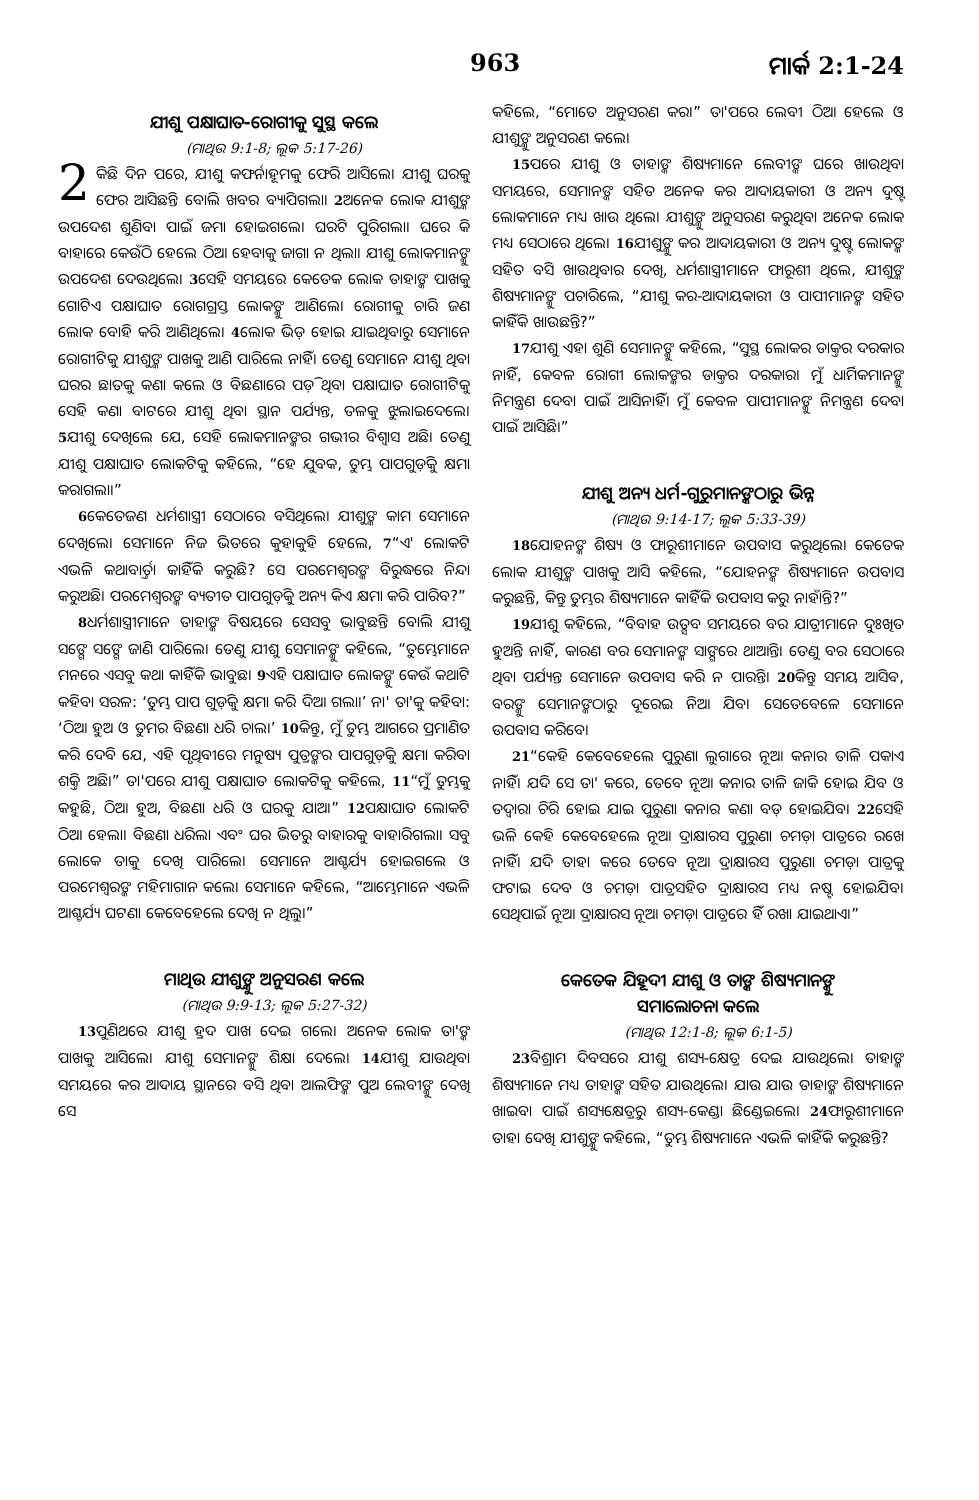963 ମାର୍କ 2:1-24
ଯୀଶୁ ପକ୍ଷାଘାତ-ରୋଗୀକୁ ସୁସ୍ଥ କଲେ
(ମାଥିଉ 9:1-8; ଲୂକ 5:17-26)
2 କିଛି ଦିନ ପରେ, ଯୀଶୁ କଫର୍ନାହୂମକୁ ଫେରି ଆସିଲେ। ଯୀଶୁ ଘରକୁ ଫେର ଆସିଛନ୍ତି ବୋଲି ଖବର ବ୍ୟାପିଗଲା। 2ଅନେକ ଲୋକ ଯୀଶୁଙ୍କ ଉପଦେଶ ଶୁଣିବା ପାଇଁ ଜମା ହୋଇଗଲେ। ଘରଟି ପୁରିଗଲା। ଘରେ କି ବାହାରେ କେଉଁଠି ହେଲେ ଠିଆ ହେବାକୁ ଜାଗା ନ ଥିଲା। ଯୀଶୁ ଲୋକମାନଙ୍କୁ ଉପଦେଶ ଦେଉଥିଲେ। 3ସେହି ସମୟରେ କେତେକ ଲୋକ ତାହାଙ୍କ ପାଖକୁ ଗୋଟିଏ ପକ୍ଷାଘାତ ରୋଗଗ୍ରସ୍ତ ଲୋକଙ୍କୁ ଆଣିଲେ। ରୋଗୀକୁ ଚାରି ଜଣ ଲୋକ ବୋହି କରି ଆଣିଥିଲେ। 4ଲୋକ ଭିଡ଼ ହୋଇ ଯାଇଥିବାରୁ ସେମାନେ ରୋଗୀଟିକୁ ଯୀଶୁଙ୍କ ପାଖକୁ ଆଣି ପାରିଲେ ନାହିଁ। ତେଣୁ ସେମାନେ ଯୀଶୁ ଥିବା ଘରର ଛାତକୁ କଣା କଲେ ଓ ବିଛଣାରେ ପଡ଼ି ଥିବା ପକ୍ଷାଘାତ ରୋଗୀଟିକୁ ସେହି କଣା ବାଟରେ ଯୀଶୁ ଥିବା ସ୍ଥାନ ପର୍ଯ୍ୟନ୍ତ, ତଳକୁ ଝୁଲାଇଦେଲେ। 5ଯୀଶୁ ଦେଖିଲେ ଯେ, ସେହି ଲୋକମାନଙ୍କର ଗଭୀର ବିଶ୍ୱାସ ଅଛି। ତେଣୁ ଯୀଶୁ ପକ୍ଷାଘାତ ଲୋକଟିକୁ କହିଲେ, “ହେ ଯୁବକ, ତୁମ୍ଭ ପାପଗୁଡ଼ିକୁ କ୍ଷମା କରାଗଲା।”
6କେତେଜଣ ଧର୍ମଶାସ୍ତ୍ରୀ ସେଠାରେ ବସିଥିଲେ। ଯୀଶୁଙ୍କ କାମ ସେମାନେ ଦେଖିଲେ। ସେମାନେ ନିଜ ଭିତରେ କୁହାକୁହି ହେଲେ, 7“ଏ' ଲୋକଟି ଏଭଳି କଥାବାର୍ତ୍ତା କାହିଁକି କରୁଛି? ସେ ପରମେଶ୍ୱରଙ୍କ ବିରୁଦ୍ଧରେ ନିନ୍ଦା କରୁଅଛି। ପରମେଶ୍ୱରଙ୍କ ବ୍ୟତୀତ ପାପଗୁଡ଼ିକୁ ଅନ୍ୟ କିଏ କ୍ଷମା କରି ପାରିବ?”
8ଧର୍ମଶାସ୍ତ୍ରୀମାନେ ତାହାଙ୍କ ବିଷୟରେ ସେସବୁ ଭାବୁଛନ୍ତି ବୋଲି ଯୀଶୁ ସଙ୍ଗେ ସଙ୍ଗେ ଜାଣି ପାରିଲେ। ତେଣୁ ଯୀଶୁ ସେମାନଙ୍କୁ କହିଲେ, “ତୁମ୍ଭେମାନେ ମନରେ ଏସବୁ କଥା କାହିଁକି ଭାବୁଛ। 9ଏହି ପକ୍ଷାଘାତ ଲୋକଙ୍କୁ କେଉଁ କଥାଟି କହିବା ସରଳ: ‘ତୁମ୍ଭ ପାପ ଗୁଡ଼ିକୁ କ୍ଷମା କରି ଦିଆ ଗଲା।’ ନା' ତା'କୁ କହିବା: ‘ଠିଆ ହୁଅ ଓ ତୁମର ବିଛଣା ଧରି ଚାଲ।’ 10କିନ୍ତୁ, ମୁଁ ତୁମ୍ଭ ଆଗରେ ପ୍ରମାଣିତ କରି ଦେବି ଯେ, ଏହି ପୃଥିବୀରେ ମନୁଷ୍ୟ ପୁତ୍ରଙ୍କର ପାପଗୁଡ଼ିକୁ କ୍ଷମା କରିବା ଶକ୍ତି ଅଛି।” ତା'ପରେ ଯୀଶୁ ପକ୍ଷାଘାତ ଲୋକଟିକୁ କହିଲେ, 11“ମୁଁ ତୁମ୍ଭକୁ କହୁଛି, ଠିଆ ହୁଅ, ବିଛଣା ଧରି ଓ ଘରକୁ ଯାଅ।” 12ପକ୍ଷାଘାତ ଲୋକଟି ଠିଆ ହେଲା। ବିଛଣା ଧରିଲା ଏବଂ ଘର ଭିତରୁ ବାହାରକୁ ବାହାରିଗଲା। ସବୁ ଲୋକେ ତାକୁ ଦେଖି ପାରିଲେ। ସେମାନେ ଆଶ୍ଚର୍ଯ୍ୟ ହୋଇଗଲେ ଓ ପରମେଶ୍ୱରଙ୍କ ମହିମାଗାନ କଲେ। ସେମାନେ କହିଲେ, “ଆମ୍ଭେମାନେ ଏଭଳି ଆଶ୍ଚର୍ଯ୍ୟ ଘଟଣା କେବେହେଲେ ଦେଖି ନ ଥିଲୁ।”
ମାଥିଉ ଯୀଶୁଙ୍କୁ ଅନୁସରଣ କଲେ
(ମାଥିଉ 9:9-13; ଲୂକ 5:27-32)
13ପୁଣିଥରେ ଯୀଶୁ ହ୍ରଦ ପାଖ ଦେଇ ଗଲେ। ଅନେକ ଲୋକ ତା'ଙ୍କ ପାଖକୁ ଆସିଲେ। ଯୀଶୁ ସେମାନଙ୍କୁ ଶିକ୍ଷା ଦେଲେ। 14ଯୀଶୁ ଯାଉଥିବା ସମୟରେ କର ଆଦାୟ ସ୍ଥାନରେ ବସି ଥିବା ଆଲଫିଙ୍କ ପୁଅ ଲେବୀଙ୍କୁ ଦେଖି ସେ
କହିଲେ, “ମୋତେ ଅନୁସରଣ କର।” ତା'ପରେ ଲେବୀ ଠିଆ ହେଲେ ଓ ଯୀଶୁଙ୍କୁ ଅନୁସରଣ କଲେ।
15ପରେ ଯୀଶୁ ଓ ତାହାଙ୍କ ଶିଷ୍ୟମାନେ ଲେବୀଙ୍କ ଘରେ ଖାଉଥିବା ସମୟରେ, ସେମାନଙ୍କ ସହିତ ଅନେକ କର ଆଦାୟକାରୀ ଓ ଅନ୍ୟ ଦୁଷ୍ଟ ଲୋକମାନେ ମଧ୍ୟ ଖାଉ ଥିଲେ। ଯୀଶୁଙ୍କୁ ଅନୁସରଣ କରୁଥିବା ଅନେକ ଲୋକ ମଧ୍ୟ ସେଠାରେ ଥିଲେ। 16ଯୀଶୁଙ୍କୁ କର ଆଦାୟକାରୀ ଓ ଅନ୍ୟ ଦୁଷ୍ଟ ଲୋକଙ୍କ ସହିତ ବସି ଖାଉଥିବାର ଦେଖି, ଧର୍ମଶାସ୍ତ୍ରୀମାନେ ଫାରୂଶୀ ଥିଲେ, ଯୀଶୁଙ୍କ ଶିଷ୍ୟମାନଙ୍କୁ ପଚାରିଲେ, “ଯୀଶୁ କର-ଆଦାୟକାରୀ ଓ ପାପୀମାନଙ୍କ ସହିତ କାହିଁକି ଖାଉଛନ୍ତି?”
17ଯୀଶୁ ଏହା ଶୁଣି ସେମାନଙ୍କୁ କହିଲେ, “ସୁସ୍ଥ ଲୋକର ଡାକ୍ତର ଦରକାର ନାହିଁ, କେବଳ ରୋଗୀ ଲୋକଙ୍କର ଡାକ୍ତର ଦରକାର। ମୁଁ ଧାର୍ମିକମାନଙ୍କୁ ନିମନ୍ତ୍ରଣ ଦେବା ପାଇଁ ଆସିନାହିଁ। ମୁଁ କେବଳ ପାପୀମାନଙ୍କୁ ନିମନ୍ତ୍ରଣ ଦେବା ପାଇଁ ଆସିଛି।”
ଯୀଶୁ ଅନ୍ୟ ଧର୍ମ-ଗୁରୁମାନଙ୍କଠାରୁ ଭିନ୍ନ
(ମାଥିଉ 9:14-17; ଲୂକ 5:33-39)
18ଯୋହନଙ୍କ ଶିଷ୍ୟ ଓ ଫାରୂଶୀମାନେ ଉପବାସ କରୁଥିଲେ। କେତେକ ଲୋକ ଯୀଶୁଙ୍କ ପାଖକୁ ଆସି କହିଲେ, “ଯୋହନଙ୍କ ଶିଷ୍ୟମାନେ ଉପବାସ କରୁଛନ୍ତି, କିନ୍ତୁ ତୁମ୍ଭର ଶିଷ୍ୟମାନେ କାହିଁକି ଉପବାସ କରୁ ନାହାଁନ୍ତି?”
19ଯୀଶୁ କହିଲେ, “ବିବାହ ଉତ୍ସବ ସମୟରେ ବର ଯାତ୍ରୀମାନେ ଦୁଃଖିତ ହୁଅନ୍ତି ନାହିଁ, କାରଣ ବର ସେମାନଙ୍କ ସାଙ୍ଗରେ ଥାଆନ୍ତି। ତେଣୁ ବର ସେଠାରେ ଥିବା ପର୍ଯ୍ୟନ୍ତ ସେମାନେ ଉପବାସ କରି ନ ପାରନ୍ତି। 20କିନ୍ତୁ ସମୟ ଆସିବ, ବରଙ୍କୁ ସେମାନଙ୍କଠାରୁ ଦୂରେଇ ନିଆ ଯିବ। ସେତେବେଳେ ସେମାନେ ଉପବାସ କରିବେ।
21“କେହି କେବେହେଲେ ପୁରୁଣା ଲୁଗାରେ ନୂଆ କନାର ତାଳି ପକାଏ ନାହିଁ। ଯଦି ସେ ତା' କରେ, ତେବେ ନୂଆ କନାର ତାଳି ଜାକି ହୋଇ ଯିବ ଓ ତଦ୍ୱାରା ଚିରି ହୋଇ ଯାଇ ପୁରୁଣା କନାର କଣା ବଡ଼ ହୋଇଯିବ। 22ସେହି ଭଳି କେହି କେବେହେଲେ ନୂଆ ଦ୍ରାକ୍ଷାରସ ପୁରୁଣା ଚମଡ଼ା ପାତ୍ରରେ ରଖେ ନାହିଁ। ଯଦି ତାହା କରେ ତେବେ ନୂଆ ଦ୍ରାକ୍ଷାରସ ପୁରୁଣା ଚମଡ଼ା ପାତ୍ରକୁ ଫଟାଇ ଦେବ ଓ ଚମଡ଼ା ପାତ୍ରସହିତ ଦ୍ରାକ୍ଷାରସ ମଧ୍ୟ ନଷ୍ଟ ହୋଇଯିବ। ସେଥିପାଇଁ ନୂଆ ଦ୍ରାକ୍ଷାରସ ନୂଆ ଚମଡ଼ା ପାତ୍ରରେ ହିଁ ରଖା ଯାଇଥାଏ।”
କେତେକ ଯିହୂଦୀ ଯୀଶୁ ଓ ତାଙ୍କ ଶିଷ୍ୟମାନଙ୍କୁ
ସମାଲୋଚନା କଲେ
(ମାଥିଉ 12:1-8; ଲୂକ 6:1-5)
23ବିଶ୍ରାମ ଦିବସରେ ଯୀଶୁ ଶସ୍ୟ-କ୍ଷେତ୍ର ଦେଇ ଯାଉଥିଲେ। ତାହାଙ୍କ ଶିଷ୍ୟମାନେ ମଧ୍ୟ ତାହାଙ୍କ ସହିତ ଯାଉଥିଲେ। ଯାଉ ଯାଉ ତାହାଙ୍କ ଶିଷ୍ୟମାନେ ଖାଇବା ପାଇଁ ଶସ୍ୟକ୍ଷେତ୍ରରୁ ଶସ୍ୟ-କେଣ୍ଡା ଛିଣ୍ଡେଇଲେ। 24ଫାରୂଶୀମାନେ ତାହା ଦେଖି ଯୀଶୁଙ୍କୁ କହିଲେ, “ତୁମ୍ଭ ଶିଷ୍ୟମାନେ ଏଭଳି କାହିଁକି କରୁଛନ୍ତି?